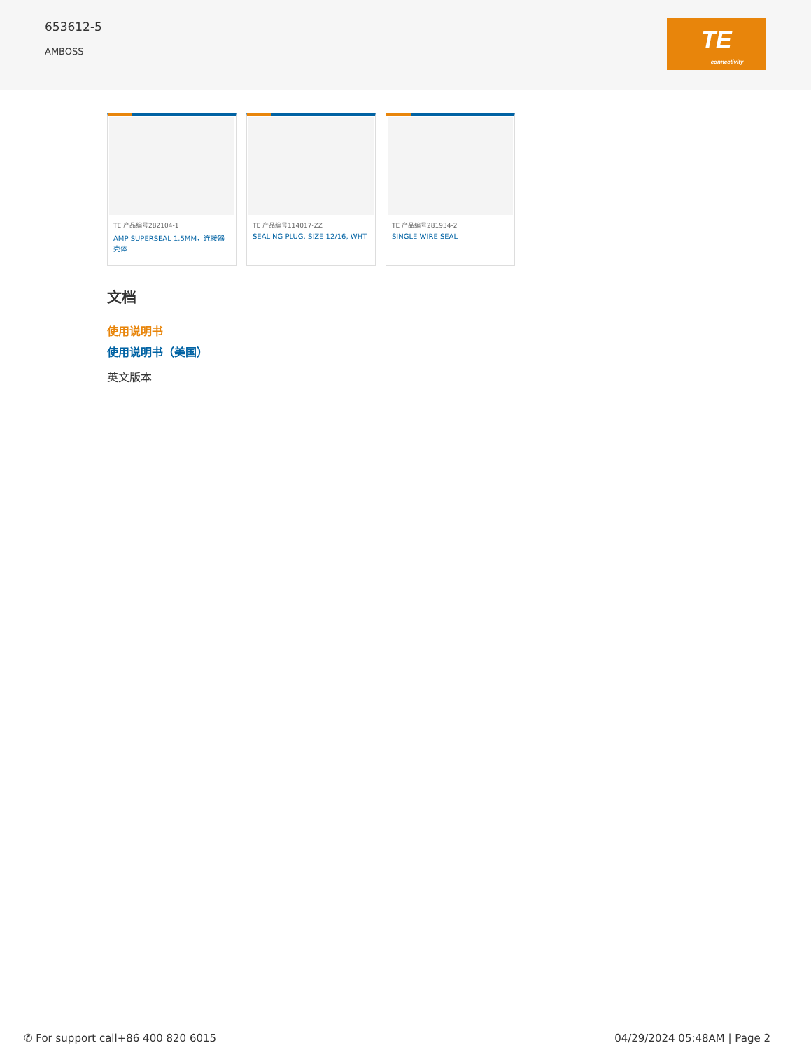653612-5
AMBOSS
TE
connectivity
TE 产品编号282104-1
AMP SUPERSEAL 1.5MM，连接器壳体
TE 产品编号114017-ZZ
SEALING PLUG, SIZE 12/16, WHT
TE 产品编号281934-2
SINGLE WIRE SEAL
文档
使用说明书
使用说明书（美国）
英文版本
✆ For support call+86 400 820 6015 04/29/2024 05:48AM | Page 2